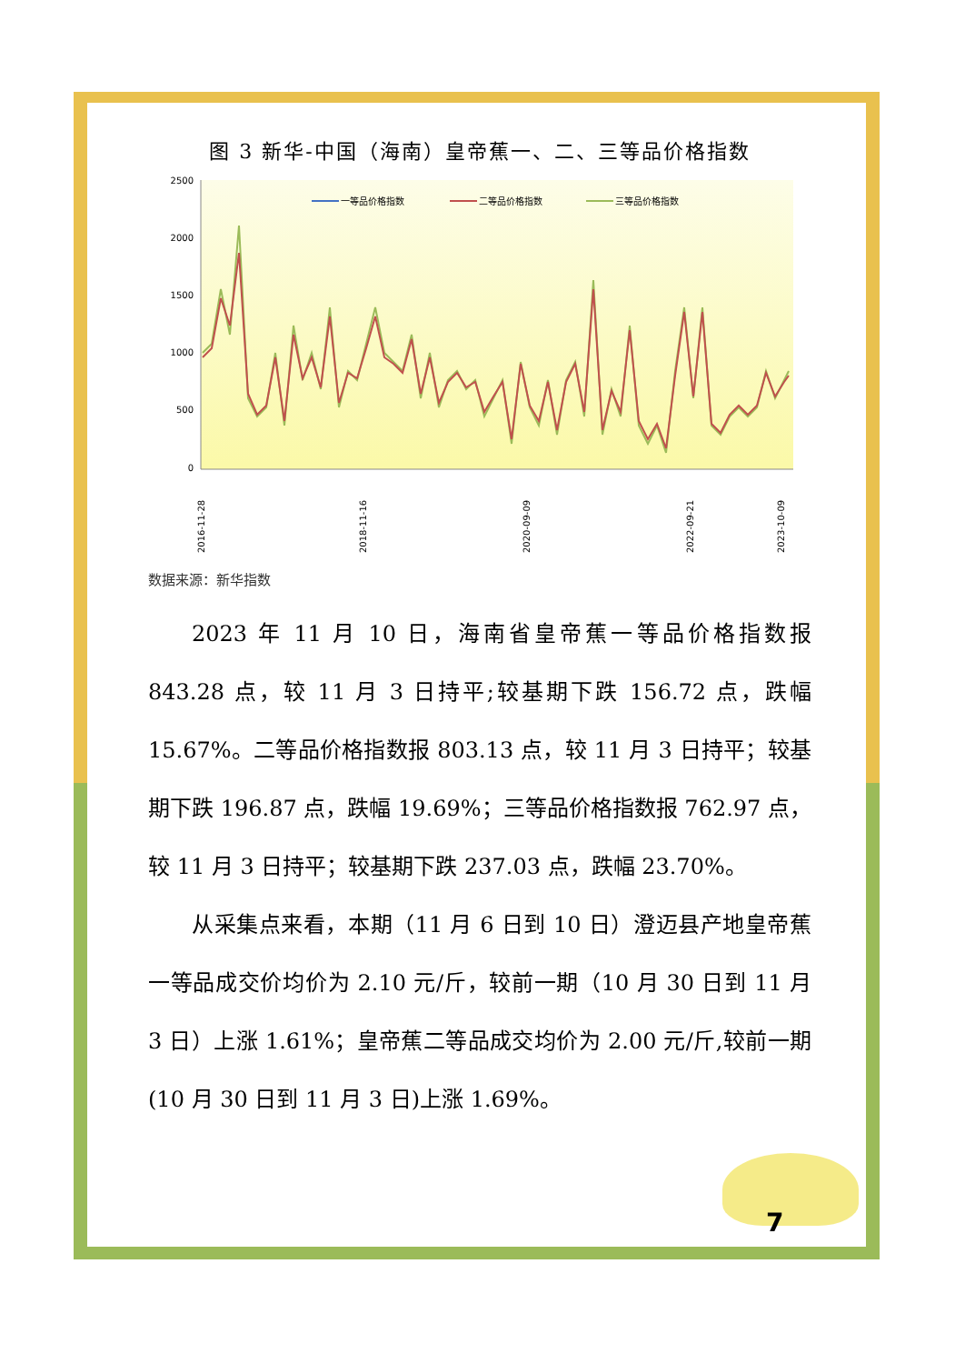图 3 新华-中国（海南）皇帝蕉一、二、三等品价格指数
2500
2000
1500
1000
500
0
一等品价格指数
二等品价格指数
三等品价格指数
2016-11-28
2018-11-16
2020-09-09
2022-09-21
2023-10-09
数据来源：新华指数
2023 年 11 月 10 日，海南省皇帝蕉一等品价格指数报 843.28 点，较 11 月 3 日持平;较基期下跌 156.72 点，跌幅 15.67%。二等品价格指数报 803.13 点，较 11 月 3 日持平；较基期下跌 196.87 点，跌幅 19.69%；三等品价格指数报 762.97 点，较 11 月 3 日持平；较基期下跌 237.03 点，跌幅 23.70%。
从采集点来看，本期（11 月 6 日到 10 日）澄迈县产地皇帝蕉一等品成交价均价为 2.10 元/斤，较前一期（10 月 30 日到 11 月 3 日）上涨 1.61%；皇帝蕉二等品成交均价为 2.00 元/斤,较前一期(10 月 30 日到 11 月 3 日)上涨 1.69%。
7